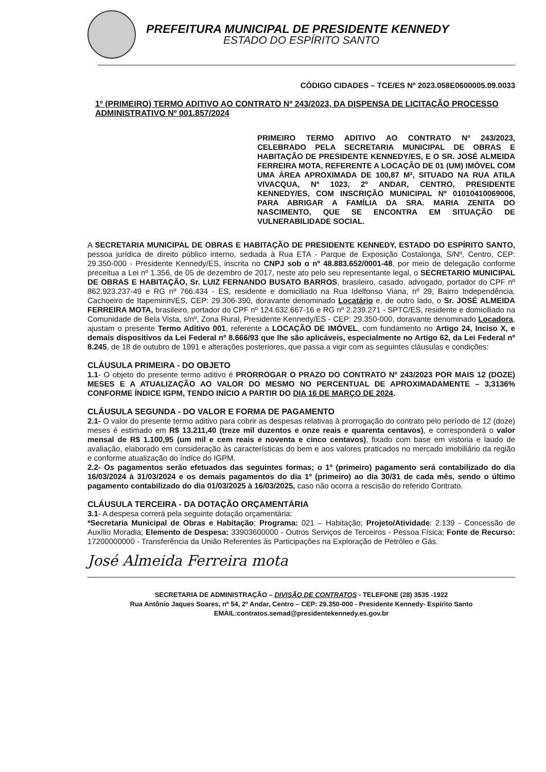PREFEITURA MUNICIPAL DE PRESIDENTE KENNEDY
ESTADO DO ESPÍRITO SANTO
CÓDIGO CIDADES – TCE/ES Nº 2023.058E0600005.09.0033
1º (PRIMEIRO) TERMO ADITIVO AO CONTRATO Nº 243/2023, DA DISPENSA DE LICITAÇÃO PROCESSO ADMINISTRATIVO Nº 001.857/2024
PRIMEIRO TERMO ADITIVO AO CONTRATO Nº 243/2023, CELEBRADO PELA SECRETARIA MUNICIPAL DE OBRAS E HABITAÇÃO DE PRESIDENTE KENNEDY/ES, E O SR. JOSÉ ALMEIDA FERREIRA MOTA, REFERENTE A LOCAÇÃO DE 01 (UM) IMÓVEL COM UMA ÁREA APROXIMADA DE 100,87 M², SITUADO NA RUA ATILA VIVACQUA, Nº 1023, 2º ANDAR, CENTRO, PRESIDENTE KENNEDY/ES, COM INSCRIÇÃO MUNICIPAL Nº 01010410069006, PARA ABRIGAR A FAMÍLIA DA SRA. MARIA ZENITA DO NASCIMENTO, QUE SE ENCONTRA EM SITUAÇÃO DE VULNERABILIDADE SOCIAL.
A SECRETARIA MUNICIPAL DE OBRAS E HABITAÇÃO DE PRESIDENTE KENNEDY, ESTADO DO ESPÍRITO SANTO, pessoa jurídica de direito público interno, sediada à Rua ETA - Parque de Exposição Costalonga, S/Nº, Centro, CEP: 29.350-000 - Presidente Kennedy/ES, inscrita no CNPJ sob o nº 48.883.652/0001-48, por meio de delegação conforme preceitua a Lei nº 1.356, de 05 de dezembro de 2017, neste ato pelo seu representante legal, o SECRETARIO MUNICIPAL DE OBRAS E HABITAÇÃO, Sr. LUIZ FERNANDO BUSATO BARROS, brasileiro, casado, advogado, portador do CPF nº 862.923.237-49 e RG nº 766.434 - ES, residente e domiciliado na Rua Idelfonso Viana, nº 29, Bairro Independência, Cachoeiro de Itapemirim/ES, CEP: 29.306-390, doravante denominado Locatário e, de outro lado, o Sr. JOSÉ ALMEIDA FERREIRA MOTA, brasileiro, portador do CPF nº 124.632.667-16 e RG nº 2.239.271 - SPTC/ES, residente e domiciliado na Comunidade de Bela Vista, s/nº, Zona Rural, Presidente Kennedy/ES - CEP: 29.350-000, doravante denominado Locadora, ajustam o presente Termo Aditivo 001, referente a LOCAÇÃO DE IMÓVEL, com fundamento no Artigo 24, Inciso X, e demais dispositivos da Lei Federal nº 8.666/93 que lhe são aplicáveis, especialmente no Artigo 62, da Lei Federal nº 8.245, de 18 de outubro de 1991 e alterações posteriores, que passa a vigir com as seguintes cláusulas e condições:
CLÁUSULA PRIMEIRA - DO OBJETO
1.1- O objeto do presente termo aditivo é PRORROGAR O PRAZO DO CONTRATO Nº 243/2023 POR MAIS 12 (DOZE) MESES E A ATUALIZAÇÃO AO VALOR DO MESMO NO PERCENTUAL DE APROXIMADAMENTE – 3,3136% CONFORME ÍNDICE IGPM, TENDO INÍCIO A PARTIR DO DIA 16 DE MARÇO DE 2024.
CLÁUSULA SEGUNDA - DO VALOR E FORMA DE PAGAMENTO
2.1- O valor do presente termo aditivo para cobrir as despesas relativas à prorrogação do contrato pelo período de 12 (doze) meses é estimado em R$ 13.211,40 (treze mil duzentos e onze reais e quarenta centavos), e corresponderá o valor mensal de R$ 1.100,95 (um mil e cem reais e noventa e cinco centavos), fixado com base em vistoria e laudo de avaliação, elaborado em consideração às características do bem e aos valores praticados no mercado imobiliário da região e conforme atualização do índice do IGPM.
2.2- Os pagamentos serão efetuados das seguintes formas; o 1º (primeiro) pagamento será contabilizado do dia 16/03/2024 à 31/03/2024 e os demais pagamentos do dia 1º (primeiro) ao dia 30/31 de cada mês, sendo o último pagamento contabilizado do dia 01/03/2025 à 16/03/2025, caso não ocorra a rescisão do referido Contrato.
CLÁUSULA TERCEIRA - DA DOTAÇÃO ORÇAMENTÁRIA
3.1- A despesa correrá pela seguinte dotação orçamentária:
*Secretaria Municipal de Obras e Habitação; Programa: 021 – Habitação; Projeto/Atividade: 2.139 - Concessão de Auxílio Moradia; Elemento de Despesa: 33903600000 - Outros Serviços de Terceiros - Pessoa Física; Fonte de Recurso: 17200000000 - Transferência da União Referentes às Participações na Exploração de Petróleo e Gás.
José Almeida Ferreira mota
SECRETARIA DE ADMINISTRAÇÃO – DIVISÃO DE CONTRATOS - TELEFONE (28) 3535 -1922
Rua Antônio Jaques Soares, nº 54, 2º Andar, Centro – CEP: 29.350-000 - Presidente Kennedy- Espírito Santo
EMAIL:contratos.semad@presidentekennedy.es.gov.br